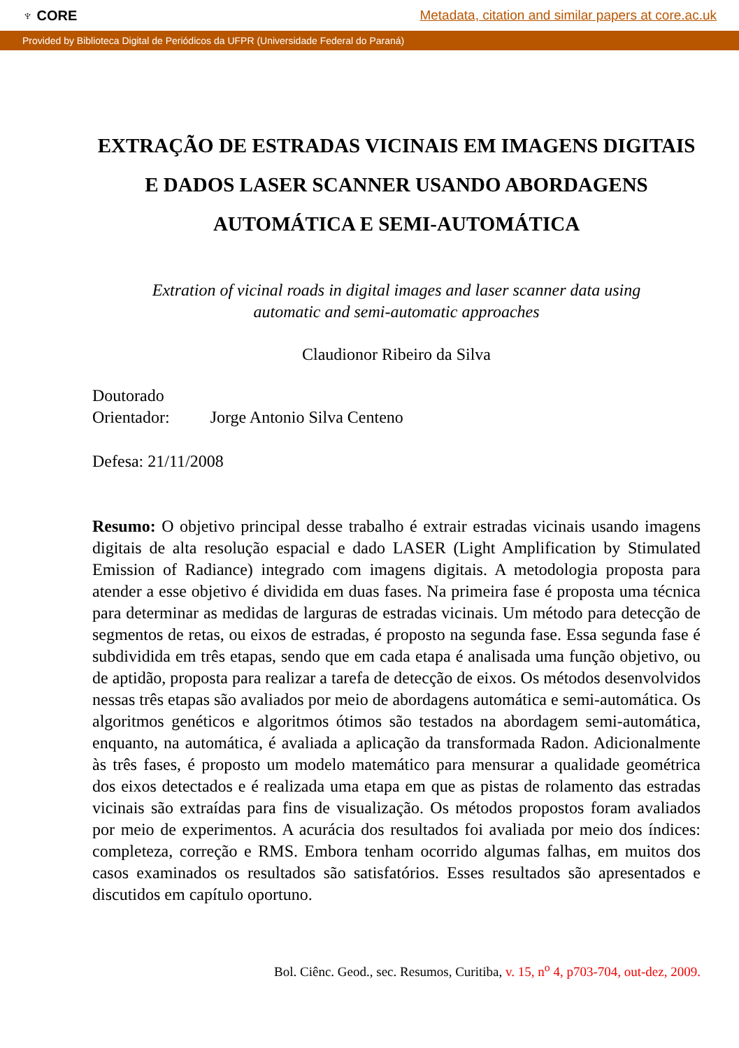♆ CORE Metadata, citation and similar papers at core.ac.uk
Provided by Biblioteca Digital de Periódicos da UFPR (Universidade Federal do Paraná)
EXTRAÇÃO DE ESTRADAS VICINAIS EM IMAGENS DIGITAIS E DADOS LASER SCANNER USANDO ABORDAGENS AUTOMÁTICA E SEMI-AUTOMÁTICA
Extration of vicinal roads in digital images and laser scanner data using
automatic and semi-automatic approaches
Claudionor Ribeiro da Silva
Doutorado
Orientador: Jorge Antonio Silva Centeno
Defesa: 21/11/2008
Resumo: O objetivo principal desse trabalho é extrair estradas vicinais usando imagens digitais de alta resolução espacial e dado LASER (Light Amplification by Stimulated Emission of Radiance) integrado com imagens digitais. A metodologia proposta para atender a esse objetivo é dividida em duas fases. Na primeira fase é proposta uma técnica para determinar as medidas de larguras de estradas vicinais. Um método para detecção de segmentos de retas, ou eixos de estradas, é proposto na segunda fase. Essa segunda fase é subdividida em três etapas, sendo que em cada etapa é analisada uma função objetivo, ou de aptidão, proposta para realizar a tarefa de detecção de eixos. Os métodos desenvolvidos nessas três etapas são avaliados por meio de abordagens automática e semi-automática. Os algoritmos genéticos e algoritmos ótimos são testados na abordagem semi-automática, enquanto, na automática, é avaliada a aplicação da transformada Radon. Adicionalmente às três fases, é proposto um modelo matemático para mensurar a qualidade geométrica dos eixos detectados e é realizada uma etapa em que as pistas de rolamento das estradas vicinais são extraídas para fins de visualização. Os métodos propostos foram avaliados por meio de experimentos. A acurácia dos resultados foi avaliada por meio dos índices: completeza, correção e RMS. Embora tenham ocorrido algumas falhas, em muitos dos casos examinados os resultados são satisfatórios. Esses resultados são apresentados e discutidos em capítulo oportuno.
Bol. Ciênc. Geod., sec. Resumos, Curitiba, v. 15, n<sup>o</sup> 4, p703-704, out-dez, 2009.